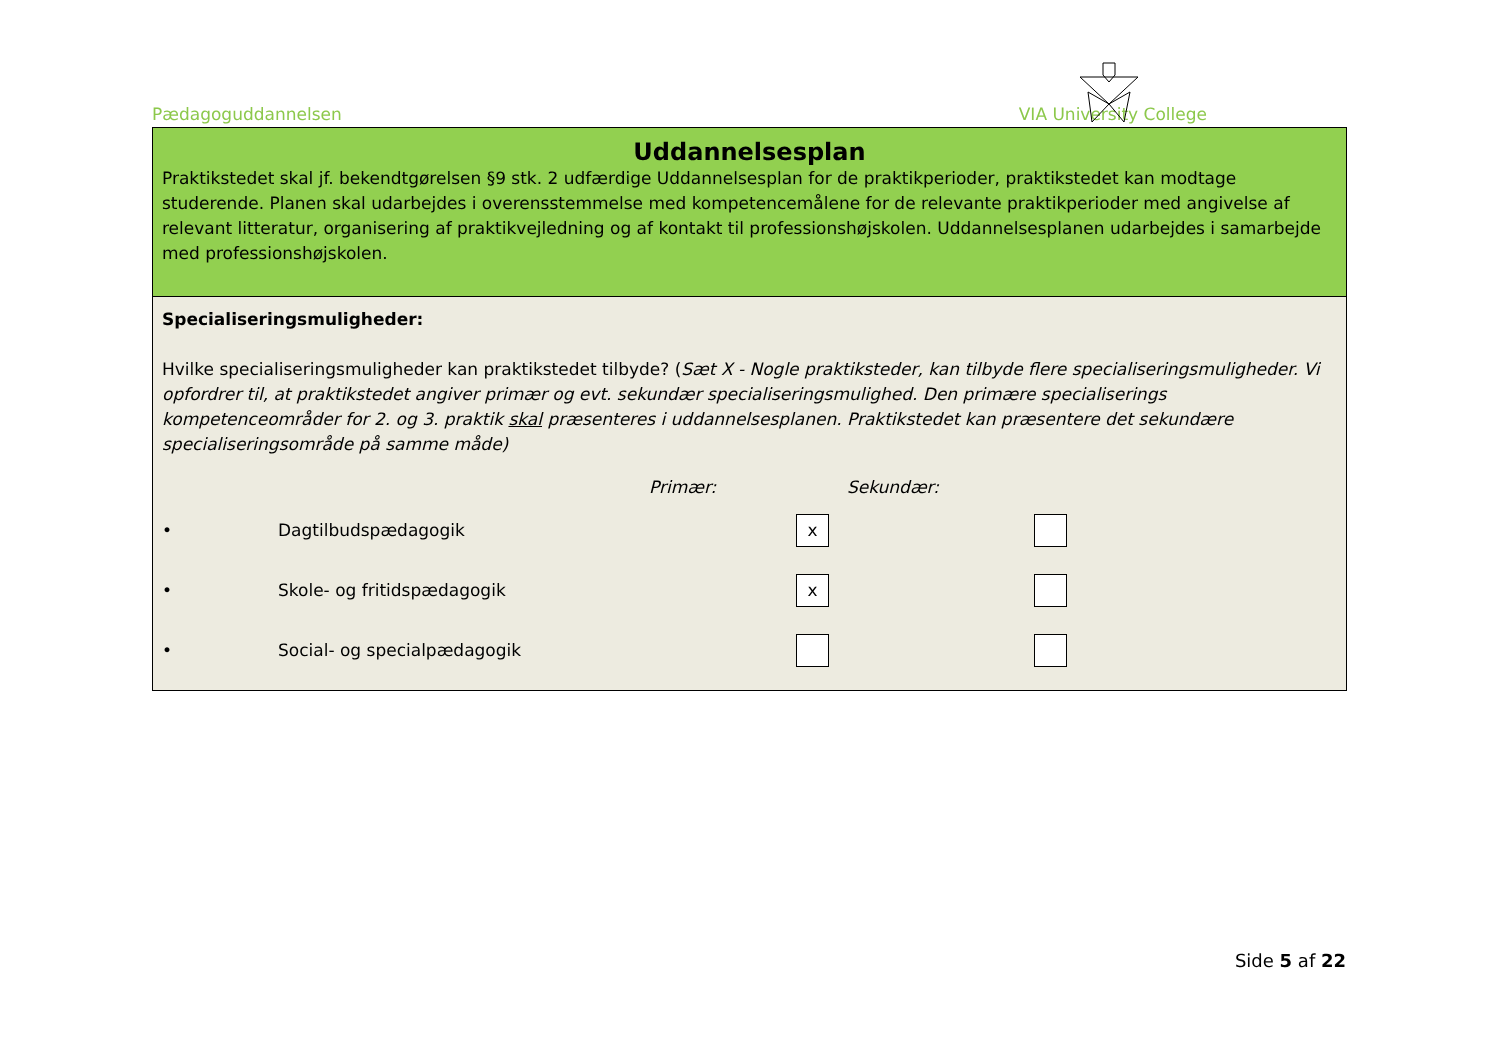Pædagoguddannelsen VIA University College
Uddannelsesplan
Praktikstedet skal jf. bekendtgørelsen §9 stk. 2 udfærdige Uddannelsesplan for de praktikperioder, praktikstedet kan modtage studerende. Planen skal udarbejdes i overensstemmelse med kompetencemålene for de relevante praktikperioder med angivelse af relevant litteratur, organisering af praktikvejledning og af kontakt til professionshøjskolen. Uddannelsesplanen udarbejdes i samarbejde med professionshøjskolen.
Specialiseringsmuligheder:
Hvilke specialiseringsmuligheder kan praktikstedet tilbyde? (Sæt X - Nogle praktiksteder, kan tilbyde flere specialiseringsmuligheder. Vi opfordrer til, at praktikstedet angiver primær og evt. sekundær specialiseringsmulighed. Den primære specialiserings kompetenceområder for 2. og 3. praktik skal præsenteres i uddannelsesplanen. Praktikstedet kan præsentere det sekundære specialiseringsområde på samme måde)
Primær: Sekundær:
• Dagtilbudspædagogik x
• Skole- og fritidspædagogik x
• Social- og specialpædagogik
Side 5 af 22